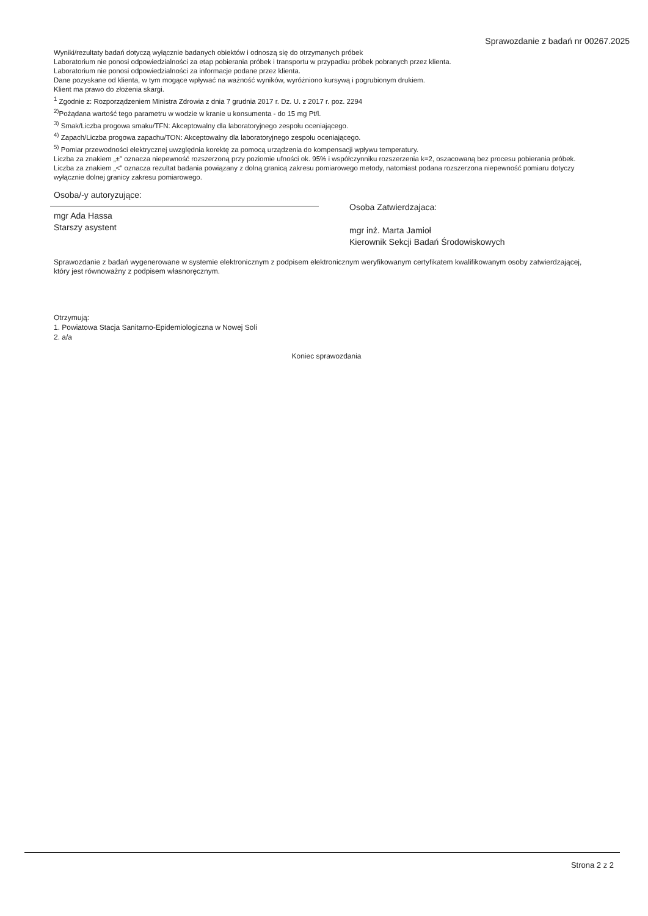Sprawozdanie z badań nr 00267.2025
Wyniki/rezultaty badań dotyczą wyłącznie badanych obiektów i odnoszą się do otrzymanych próbek
Laboratorium nie ponosi odpowiedzialności za etap pobierania próbek i transportu w przypadku próbek pobranych przez klienta.
Laboratorium nie ponosi odpowiedzialności za informacje podane przez klienta.
Dane pozyskane od klienta, w tym mogące wpływać na ważność wyników, wyróżniono kursywą i pogrubionym drukiem.
Klient ma prawo do złożenia skargi.
<sup>1</sup> Zgodnie z: Rozporządzeniem Ministra Zdrowia z dnia 7 grudnia 2017 r. Dz. U. z 2017 r. poz. 2294
<sup>2)</sup> Pożądana wartość tego parametru w wodzie w kranie u konsumenta - do 15 mg Pt/l.
<sup>3)</sup> Smak/Liczba progowa smaku/TFN: Akceptowalny dla laboratoryjnego zespołu oceniającego.
<sup>4)</sup> Zapach/Liczba progowa zapachu/TON: Akceptowalny dla laboratoryjnego zespołu oceniającego.
<sup>5)</sup> Pomiar przewodności elektrycznej uwzględnia korektę za pomocą urządzenia do kompensacji wpływu temperatury.
Liczba za znakiem „±" oznacza niepewność rozszerzoną przy poziomie ufności ok. 95% i współczynniku rozszerzenia k=2, oszacowaną bez procesu pobierania próbek.
Liczba za znakiem „<" oznacza rezultat badania powiązany z dolną granicą zakresu pomiarowego metody, natomiast podana rozszerzona niepewność pomiaru dotyczy wyłącznie dolnej granicy zakresu pomiarowego.
Osoba/-y autoryzujące:
mgr Ada Hassa
Starszy asystent
Osoba Zatwierdzajaca:
mgr inż. Marta Jamioł
Kierownik Sekcji Badań Środowiskowych
Sprawozdanie z badań wygenerowane w systemie elektronicznym z podpisem elektronicznym weryfikowanym certyfikatem kwalifikowanym osoby zatwierdzającej, który jest równoważny z podpisem własnoręcznym.
Otrzymują:
1. Powiatowa Stacja Sanitarno-Epidemiologiczna w Nowej Soli
2. a/a
Koniec sprawozdania
Strona 2 z 2